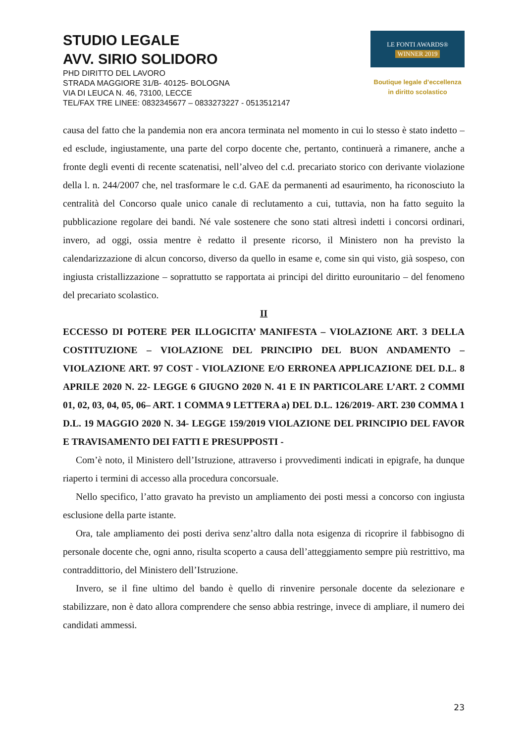STUDIO LEGALE
AVV. SIRIO SOLIDORO
PHD DIRITTO DEL LAVORO
STRADA MAGGIORE 31/B- 40125- BOLOGNA
VIA DI LEUCA N. 46, 73100, LECCE
TEL/FAX TRE LINEE: 0832345677 – 0833273227 - 0513512147
LE FONTI AWARDS®
WINNER 2019
Boutique legale d’eccellenza
in diritto scolastico
causa del fatto che la pandemia non era ancora terminata nel momento in cui lo stesso è stato indetto – ed esclude, ingiustamente, una parte del corpo docente che, pertanto, continuerà a rimanere, anche a fronte degli eventi di recente scatenatisi, nell’alveo del c.d. precariato storico con derivante violazione della l. n. 244/2007 che, nel trasformare le c.d. GAE da permanenti ad esaurimento, ha riconosciuto la centralità del Concorso quale unico canale di reclutamento a cui, tuttavia, non ha fatto seguito la pubblicazione regolare dei bandi. Né vale sostenere che sono stati altresì indetti i concorsi ordinari, invero, ad oggi, ossia mentre è redatto il presente ricorso, il Ministero non ha previsto la calendarizzazione di alcun concorso, diverso da quello in esame e, come sin qui visto, già sospeso, con ingiusta cristallizzazione – soprattutto se rapportata ai principi del diritto eurounitario – del fenomeno del precariato scolastico.
II
ECCESSO DI POTERE PER ILLOGICITA’ MANIFESTA – VIOLAZIONE ART. 3 DELLA COSTITUZIONE – VIOLAZIONE DEL PRINCIPIO DEL BUON ANDAMENTO – VIOLAZIONE ART. 97 COST - VIOLAZIONE E/O ERRONEA APPLICAZIONE DEL D.L. 8 APRILE 2020 N. 22- LEGGE 6 GIUGNO 2020 N. 41 E IN PARTICOLARE L’ART. 2 COMMI 01, 02, 03, 04, 05, 06– ART. 1 COMMA 9 LETTERA a) DEL D.L. 126/2019- ART. 230 COMMA 1 D.L. 19 MAGGIO 2020 N. 34- LEGGE 159/2019 VIOLAZIONE DEL PRINCIPIO DEL FAVOR E TRAVISAMENTO DEI FATTI E PRESUPPOSTI -
Com’è noto, il Ministero dell’Istruzione, attraverso i provvedimenti indicati in epigrafe, ha dunque riaperto i termini di accesso alla procedura concorsuale.
Nello specifico, l’atto gravato ha previsto un ampliamento dei posti messi a concorso con ingiusta esclusione della parte istante.
Ora, tale ampliamento dei posti deriva senz’altro dalla nota esigenza di ricoprire il fabbisogno di personale docente che, ogni anno, risulta scoperto a causa dell’atteggiamento sempre più restrittivo, ma contraddittorio, del Ministero dell’Istruzione.
Invero, se il fine ultimo del bando è quello di rinvenire personale docente da selezionare e stabilizzare, non è dato allora comprendere che senso abbia restringe, invece di ampliare, il numero dei candidati ammessi.
23